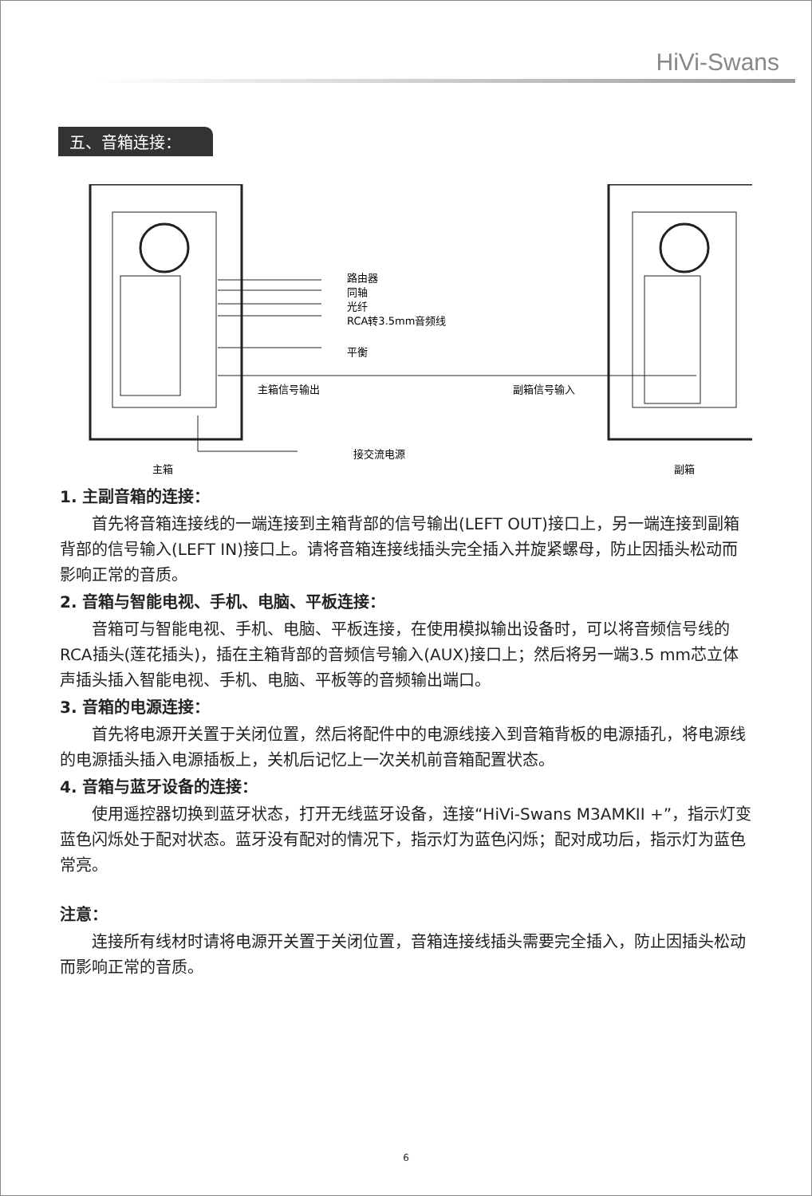HiVi-Swans
五、音箱连接：
路由器
同轴
光纤
RCA转3.5mm音频线
平衡
主箱信号输出
副箱信号输入
接交流电源
主箱
副箱
1. 主副音箱的连接：
首先将音箱连接线的一端连接到主箱背部的信号输出(LEFT OUT)接口上，另一端连接到副箱背部的信号输入(LEFT IN)接口上。请将音箱连接线插头完全插入并旋紧螺母，防止因插头松动而影响正常的音质。
2. 音箱与智能电视、手机、电脑、平板连接：
音箱可与智能电视、手机、电脑、平板连接，在使用模拟输出设备时，可以将音频信号线的RCA插头(莲花插头)，插在主箱背部的音频信号输入(AUX)接口上；然后将另一端3.5 mm芯立体声插头插入智能电视、手机、电脑、平板等的音频输出端口。
3. 音箱的电源连接：
首先将电源开关置于关闭位置，然后将配件中的电源线接入到音箱背板的电源插孔，将电源线的电源插头插入电源插板上，关机后记忆上一次关机前音箱配置状态。
4. 音箱与蓝牙设备的连接：
使用遥控器切换到蓝牙状态，打开无线蓝牙设备，连接“HiVi-Swans M3AMKII +”，指示灯变蓝色闪烁处于配对状态。蓝牙没有配对的情况下，指示灯为蓝色闪烁；配对成功后，指示灯为蓝色常亮。
注意：
连接所有线材时请将电源开关置于关闭位置，音箱连接线插头需要完全插入，防止因插头松动而影响正常的音质。
6